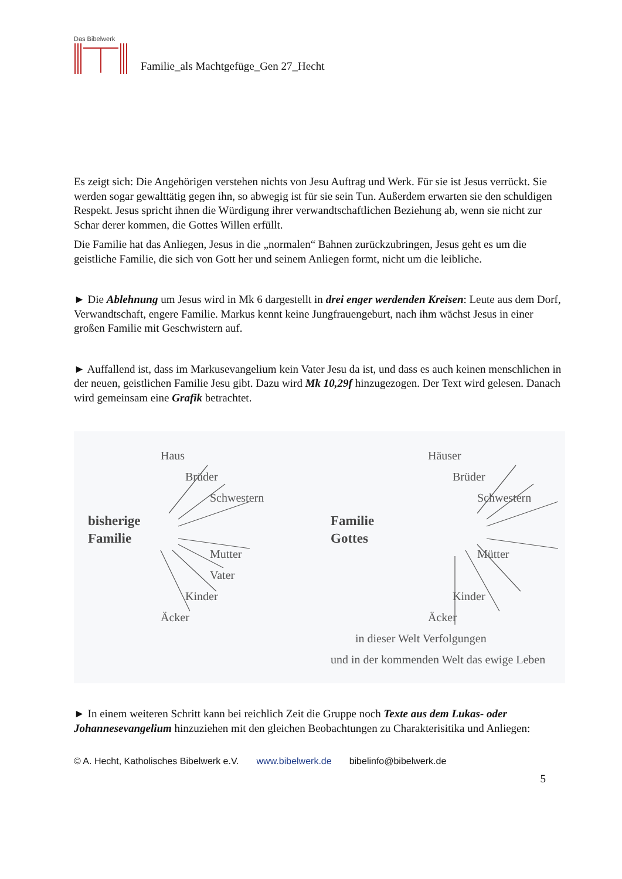Das Bibelwerk
Familie_als Machtgefüge_Gen 27_Hecht
Es zeigt sich: Die Angehörigen verstehen nichts von Jesu Auftrag und Werk. Für sie ist Jesus verrückt. Sie werden sogar gewalttätig gegen ihn, so abwegig ist für sie sein Tun. Außerdem erwarten sie den schuldigen Respekt. Jesus spricht ihnen die Würdigung ihrer verwandtschaftlichen Beziehung ab, wenn sie nicht zur Schar derer kommen, die Gottes Willen erfüllt.
Die Familie hat das Anliegen, Jesus in die „normalen“ Bahnen zurückzubringen, Jesus geht es um die geistliche Familie, die sich von Gott her und seinem Anliegen formt, nicht um die leibliche.
► Die Ablehnung um Jesus wird in Mk 6 dargestellt in drei enger werdenden Kreisen: Leute aus dem Dorf, Verwandtschaft, engere Familie. Markus kennt keine Jungfrauengeburt, nach ihm wächst Jesus in einer großen Familie mit Geschwistern auf.
► Auffallend ist, dass im Markusevangelium kein Vater Jesu da ist, und dass es auch keinen menschlichen in der neuen, geistlichen Familie Jesu gibt. Dazu wird Mk 10,29f hinzugezogen. Der Text wird gelesen. Danach wird gemeinsam eine Grafik betrachtet.
Haus
Brüder
Schwestern
bisherige
Familie
Mutter
Vater
Kinder
Äcker
Häuser
Brüder
Schwestern
Familie
Gottes
Mütter
Kinder
Äcker
in dieser Welt Verfolgungen
und in der kommenden Welt das ewige Leben
► In einem weiteren Schritt kann bei reichlich Zeit die Gruppe noch Texte aus dem Lukas- oder Johannesevangelium hinzuziehen mit den gleichen Beobachtungen zu Charakterisitika und Anliegen:
© A. Hecht, Katholisches Bibelwerk e.V. www.bibelwerk.de bibelinfo@bibelwerk.de
5